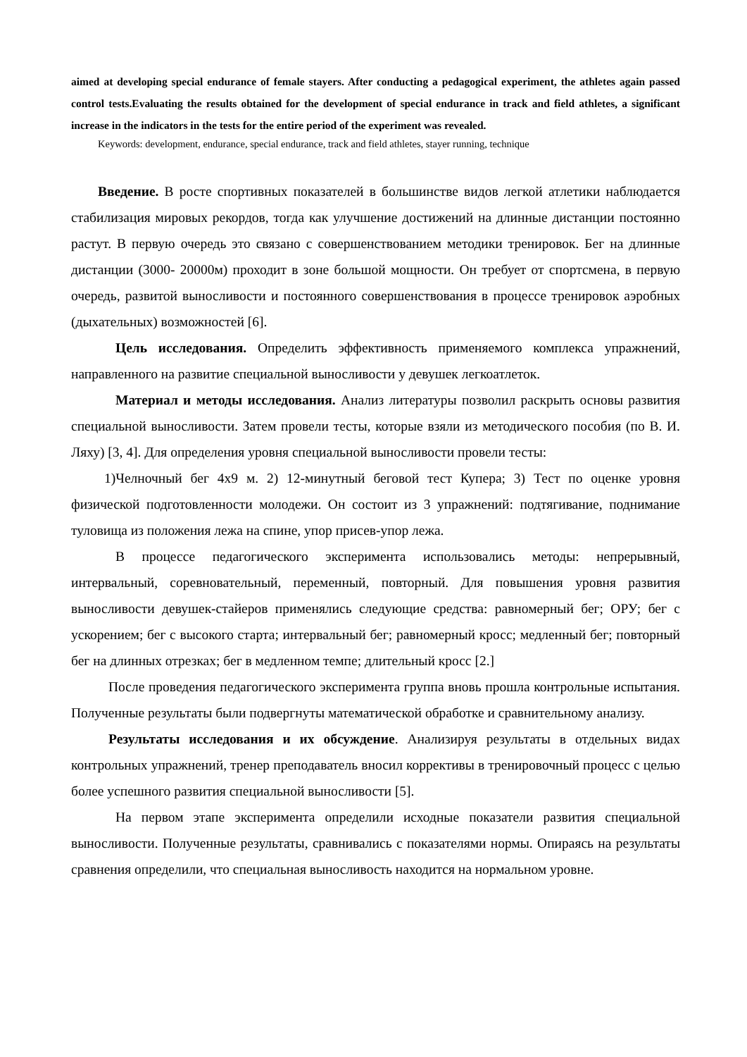aimed at developing special endurance of female stayers. After conducting a pedagogical experiment, the athletes again passed control tests.Evaluating the results obtained for the development of special endurance in track and field athletes, a significant increase in the indicators in the tests for the entire period of the experiment was revealed.
Keywords: development, endurance, special endurance, track and field athletes, stayer running, technique
Введение. В росте спортивных показателей в большинстве видов легкой атлетики наблюдается стабилизация мировых рекордов, тогда как улучшение достижений на длинные дистанции постоянно растут. В первую очередь это связано с совершенствованием методики тренировок. Бег на длинные дистанции (3000- 20000м) проходит в зоне большой мощности. Он требует от спортсмена, в первую очередь, развитой выносливости и постоянного совершенствования в процессе тренировок аэробных (дыхательных) возможностей [6].
Цель исследования. Определить эффективность применяемого комплекса упражнений, направленного на развитие специальной выносливости у девушек легкоатлеток.
Материал и методы исследования. Анализ литературы позволил раскрыть основы развития специальной выносливости. Затем провели тесты, которые взяли из методического пособия (по В. И. Ляху) [3, 4]. Для определения уровня специальной выносливости провели тесты:
1)Челночный бег 4х9 м. 2) 12-минутный беговой тест Купера; 3) Тест по оценке уровня физической подготовленности молодежи. Он состоит из 3 упражнений: подтягивание, поднимание туловища из положения лежа на спине, упор присев-упор лежа.
В процессе педагогического эксперимента использовались методы: непрерывный, интервальный, соревновательный, переменный, повторный. Для повышения уровня развития выносливости девушек-стайеров применялись следующие средства: равномерный бег; ОРУ; бег с ускорением; бег с высокого старта; интервальный бег; равномерный кросс; медленный бег; повторный бег на длинных отрезках; бег в медленном темпе; длительный кросс [2.]
После проведения педагогического эксперимента группа вновь прошла контрольные испытания. Полученные результаты были подвергнуты математической обработке и сравнительному анализу.
Результаты исследования и их обсуждение. Анализируя результаты в отдельных видах контрольных упражнений, тренер преподаватель вносил коррективы в тренировочный процесс с целью более успешного развития специальной выносливости [5].
На первом этапе эксперимента определили исходные показатели развития специальной выносливости. Полученные результаты, сравнивались с показателями нормы. Опираясь на результаты сравнения определили, что специальная выносливость находится на нормальном уровне.